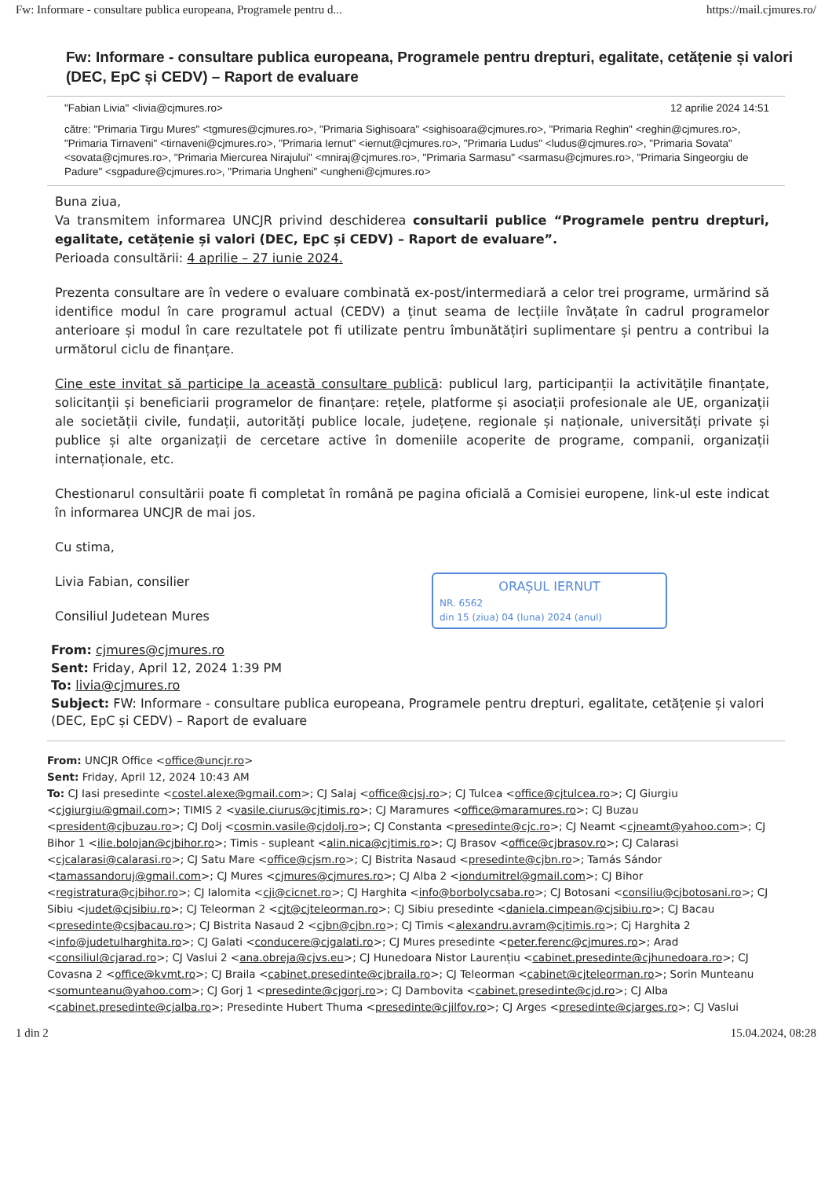Fw: Informare - consultare publica europeana, Programele pentru d... https://mail.cjmures.ro/
Fw: Informare - consultare publica europeana, Programele pentru drepturi, egalitate, cetățenie și valori (DEC, EpC și CEDV) – Raport de evaluare
"Fabian Livia" <livia@cjmures.ro> 12 aprilie 2024 14:51
către: "Primaria Tirgu Mures" <tgmures@cjmures.ro>, "Primaria Sighisoara" <sighisoara@cjmures.ro>, "Primaria Reghin" <reghin@cjmures.ro>, "Primaria Tirnaveni" <tirnaveni@cjmures.ro>, "Primaria Iernut" <iernut@cjmures.ro>, "Primaria Ludus" <ludus@cjmures.ro>, "Primaria Sovata" <sovata@cjmures.ro>, "Primaria Miercurea Nirajului" <mniraj@cjmures.ro>, "Primaria Sarmasu" <sarmasu@cjmures.ro>, "Primaria Singeorgiu de Padure" <sgpadure@cjmures.ro>, "Primaria Ungheni" <ungheni@cjmures.ro>
Buna ziua,
Va transmitem informarea UNCJR privind deschiderea consultarii publice “Programele pentru drepturi, egalitate, cetățenie și valori (DEC, EpC și CEDV) – Raport de evaluare”.
Perioada consultării: 4 aprilie – 27 iunie 2024.
Prezenta consultare are în vedere o evaluare combinată ex-post/intermediară a celor trei programe, urmărind să identifice modul în care programul actual (CEDV) a ținut seama de lecțiile învățate în cadrul programelor anterioare și modul în care rezultatele pot fi utilizate pentru îmbunătățiri suplimentare și pentru a contribui la următorul ciclu de finanțare.
Cine este invitat să participe la această consultare publică: publicul larg, participanții la activitățile finanțate, solicitanții și beneficiarii programelor de finanțare: rețele, platforme și asociații profesionale ale UE, organizații ale societății civile, fundații, autorități publice locale, județene, regionale și naționale, universități private și publice și alte organizații de cercetare active în domeniile acoperite de programe, companii, organizații internaționale, etc.
Chestionarul consultării poate fi completat în română pe pagina oficială a Comisiei europene, link-ul este indicat în informarea UNCJR de mai jos.
Cu stima,
ORAȘUL IERNUT
NR. 6562
din 15 (ziua) 04 (luna) 2024 (anul)
Livia Fabian, consilier
Consiliul Judetean Mures
From: cjmures@cjmures.ro
Sent: Friday, April 12, 2024 1:39 PM
To: livia@cjmures.ro
Subject: FW: Informare - consultare publica europeana, Programele pentru drepturi, egalitate, cetățenie și valori (DEC, EpC și CEDV) – Raport de evaluare
From: UNCJR Office <office@uncjr.ro>
Sent: Friday, April 12, 2024 10:43 AM
To: CJ Iasi presedinte <costel.alexe@gmail.com>; CJ Salaj <office@cjsj.ro>; CJ Tulcea <office@cjtulcea.ro>; CJ Giurgiu <cjgiurgiu@gmail.com>; TIMIS 2 <vasile.ciurus@cjtimis.ro>; CJ Maramures <office@maramures.ro>; CJ Buzau <president@cjbuzau.ro>; CJ Dolj <cosmin.vasile@cjdolj.ro>; CJ Constanta <presedinte@cjc.ro>; CJ Neamt <cjneamt@yahoo.com>; CJ Bihor 1 <ilie.bolojan@cjbihor.ro>; Timis - supleant <alin.nica@cjtimis.ro>; CJ Brasov <office@cjbrasov.ro>; CJ Calarasi <cjcalarasi@calarasi.ro>; CJ Satu Mare <office@cjsm.ro>; CJ Bistrita Nasaud <presedinte@cjbn.ro>; Tamás Sándor <tamassandoruj@gmail.com>; CJ Mures <cjmures@cjmures.ro>; CJ Alba 2 <iondumitrel@gmail.com>; CJ Bihor <registratura@cjbihor.ro>; CJ Ialomita <cji@cicnet.ro>; CJ Harghita <info@borbolycsaba.ro>; CJ Botosani <consiliu@cjbotosani.ro>; CJ Sibiu <judet@cjsibiu.ro>; CJ Teleorman 2 <cjt@cjteleorman.ro>; CJ Sibiu presedinte <daniela.cimpean@cjsibiu.ro>; CJ Bacau <presedinte@csjbacau.ro>; CJ Bistrita Nasaud 2 <cjbn@cjbn.ro>; CJ Timis <alexandru.avram@cjtimis.ro>; Cj Harghita 2 <info@judetulharghita.ro>; CJ Galati <conducere@cjgalati.ro>; CJ Mures presedinte <peter.ferenc@cjmures.ro>; Arad <consiliul@cjarad.ro>; CJ Vaslui 2 <ana.obreja@cjvs.eu>; CJ Hunedoara Nistor Laurențiu <cabinet.presedinte@cjhunedoara.ro>; CJ Covasna 2 <office@kvmt.ro>; CJ Braila <cabinet.presedinte@cjbraila.ro>; CJ Teleorman <cabinet@cjteleorman.ro>; Sorin Munteanu <somunteanu@yahoo.com>; CJ Gorj 1 <presedinte@cjgorj.ro>; CJ Dambovita <cabinet.presedinte@cjd.ro>; CJ Alba <cabinet.presedinte@cjalba.ro>; Presedinte Hubert Thuma <presedinte@cjilfov.ro>; CJ Arges <presedinte@cjarges.ro>; CJ Vaslui
1 din 2 15.04.2024, 08:28